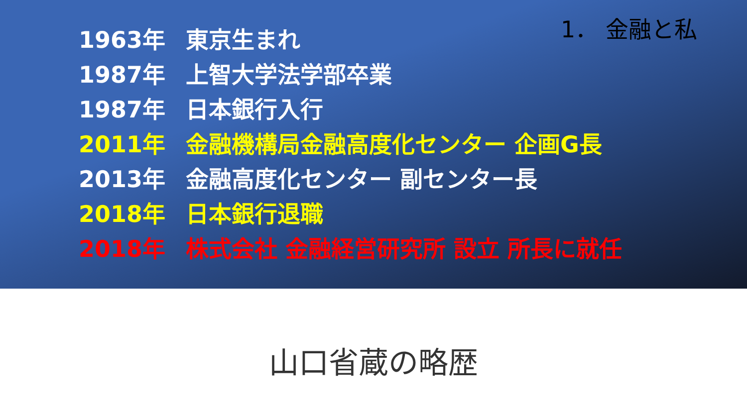1． 金融と私
1963年 東京生まれ
1987年 上智大学法学部卒業
1987年 日本銀行入行
2011年 金融機構局金融高度化センター 企画G長
2013年 金融高度化センター 副センター長
2018年 日本銀行退職
2018年 株式会社 金融経営研究所 設立 所長に就任
山口省蔵の略歴